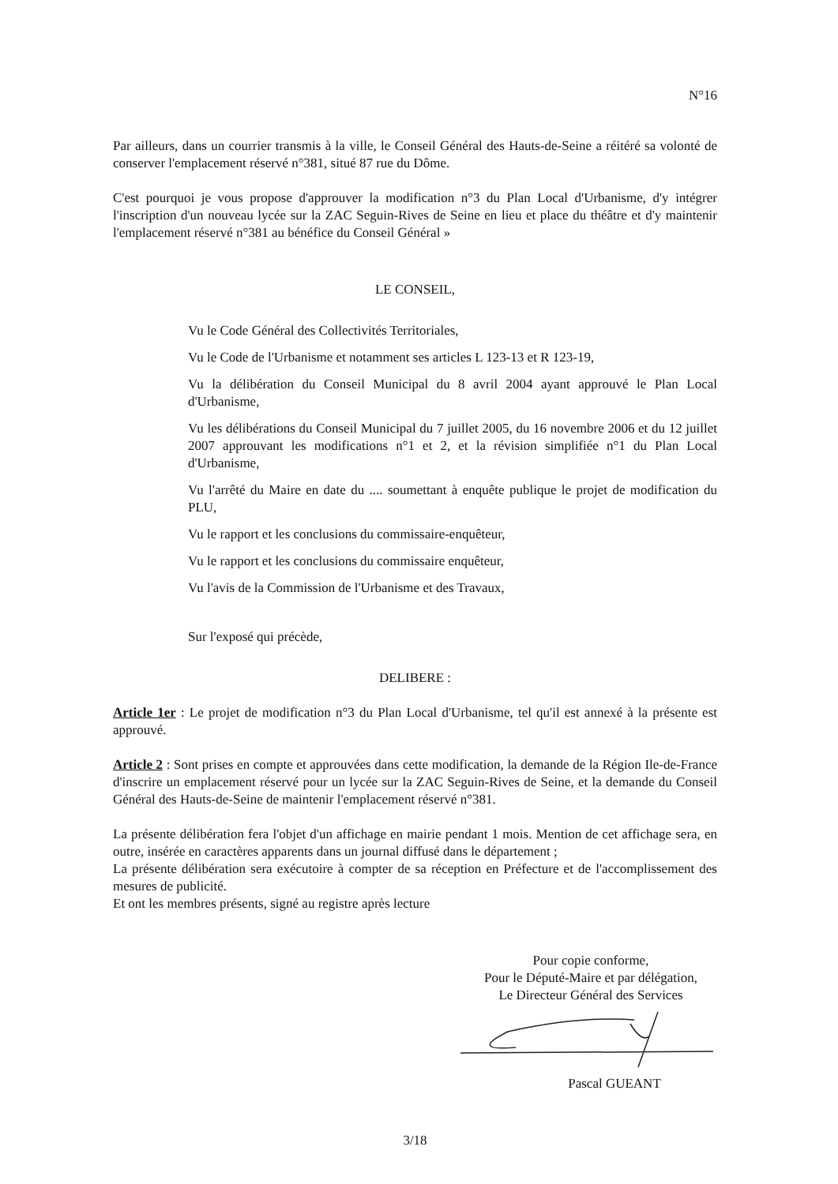N°16
Par ailleurs, dans un courrier transmis à la ville, le Conseil Général des Hauts-de-Seine a réitéré sa volonté de conserver l'emplacement réservé n°381, situé 87 rue du Dôme.
C'est pourquoi je vous propose d'approuver la modification n°3 du Plan Local d'Urbanisme, d'y intégrer l'inscription d'un nouveau lycée sur la ZAC Seguin-Rives de Seine en lieu et place du théâtre et d'y maintenir l'emplacement réservé n°381 au bénéfice du Conseil Général »
LE CONSEIL,
Vu le Code Général des Collectivités Territoriales,
Vu le Code de l'Urbanisme et notamment ses articles L 123-13 et R 123-19,
Vu la délibération du Conseil Municipal du 8 avril 2004 ayant approuvé le Plan Local d'Urbanisme,
Vu les délibérations du Conseil Municipal du 7 juillet 2005, du 16 novembre 2006 et du 12 juillet 2007 approuvant les modifications n°1 et 2, et la révision simplifiée n°1 du Plan Local d'Urbanisme,
Vu l'arrêté du Maire en date du .... soumettant à enquête publique le projet de modification du PLU,
Vu le rapport et les conclusions du commissaire-enquêteur,
Vu le rapport et les conclusions du commissaire enquêteur,
Vu l'avis de la Commission de l'Urbanisme et des Travaux,
Sur l'exposé qui précède,
DELIBERE :
Article 1er : Le projet de modification n°3 du Plan Local d'Urbanisme, tel qu'il est annexé à la présente est approuvé.
Article 2 : Sont prises en compte et approuvées dans cette modification, la demande de la Région Ile-de-France d'inscrire un emplacement réservé pour un lycée sur la ZAC Seguin-Rives de Seine, et la demande du Conseil Général des Hauts-de-Seine de maintenir l'emplacement réservé n°381.
La présente délibération fera l'objet d'un affichage en mairie pendant 1 mois. Mention de cet affichage sera, en outre, insérée en caractères apparents dans un journal diffusé dans le département ;
La présente délibération sera exécutoire à compter de sa réception en Préfecture et de l'accomplissement des mesures de publicité.
Et ont les membres présents, signé au registre après lecture
Pour copie conforme,
Pour le Député-Maire et par délégation,
Le Directeur Général des Services
Pascal GUEANT
3/18